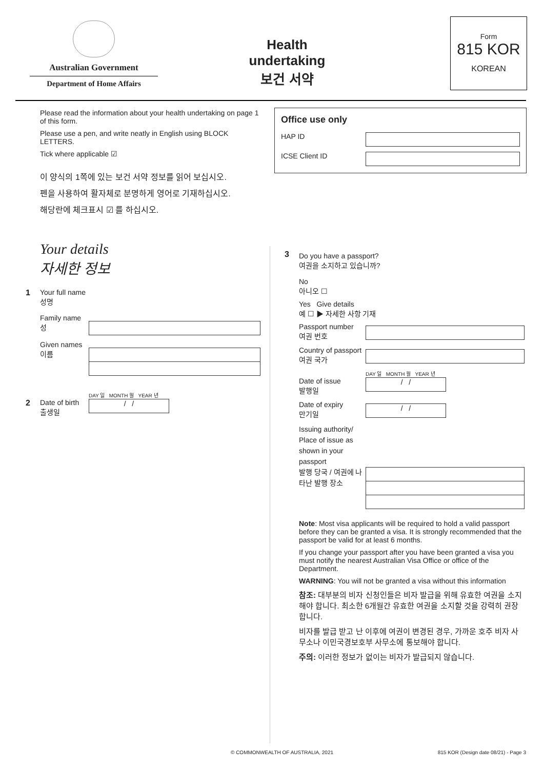Australian Government
Department of Home Affairs
Health undertaking
보건 서약
Form
815 KOR
KOREAN
Please read the information about your health undertaking on page 1 of this form.
Please use a pen, and write neatly in English using BLOCK LETTERS.
Tick where applicable ☑
이 양식의 1쪽에 있는 보건 서약 정보를 읽어 보십시오.
펜을 사용하여 활자체로 분명하게 영어로 기재하십시오.
해당란에 체크표시 ☑ 를 하십시오.
Your details
자세한 정보
1 Your full name
성명
Family name
성
Given names
이름
2
Date of birth
출생일
DAY 일 MONTH 월 YEAR 년
/ /
Office use only
HAP ID
ICSE Client ID
3
Do you have a passport?
여권을 소지하고 있습니까?
No
아니오 ☐
Yes Give details
예 ☐ ▶ 자세한 사항 기재
Passport number
여권 번호
Country of passport
여권 국가
Date of issue
발행일
DAY 일 MONTH 월 YEAR 년
/ /
Date of expiry
만기일
/ /
Issuing authority/ Place of issue as shown in your passport
발행 당국 / 여권에 나타난 발행 장소
Note: Most visa applicants will be required to hold a valid passport before they can be granted a visa. It is strongly recommended that the passport be valid for at least 6 months.
If you change your passport after you have been granted a visa you must notify the nearest Australian Visa Office or office of the Department.
WARNING: You will not be granted a visa without this information
참조: 대부분의 비자 신청인들은 비자 발급을 위해 유효한 여권을 소지해야 합니다. 최소한 6개월간 유효한 여권을 소지할 것을 강력히 권장합니다.
비자를 발급 받고 난 이후에 여권이 변경된 경우, 가까운 호주 비자 사무소나 이민국경보호부 사무소에 통보해야 합니다.
주의: 이러한 정보가 없이는 비자가 발급되지 않습니다.
© COMMONWEALTH OF AUSTRALIA, 2021
815 KOR (Design date 08/21) - Page 3